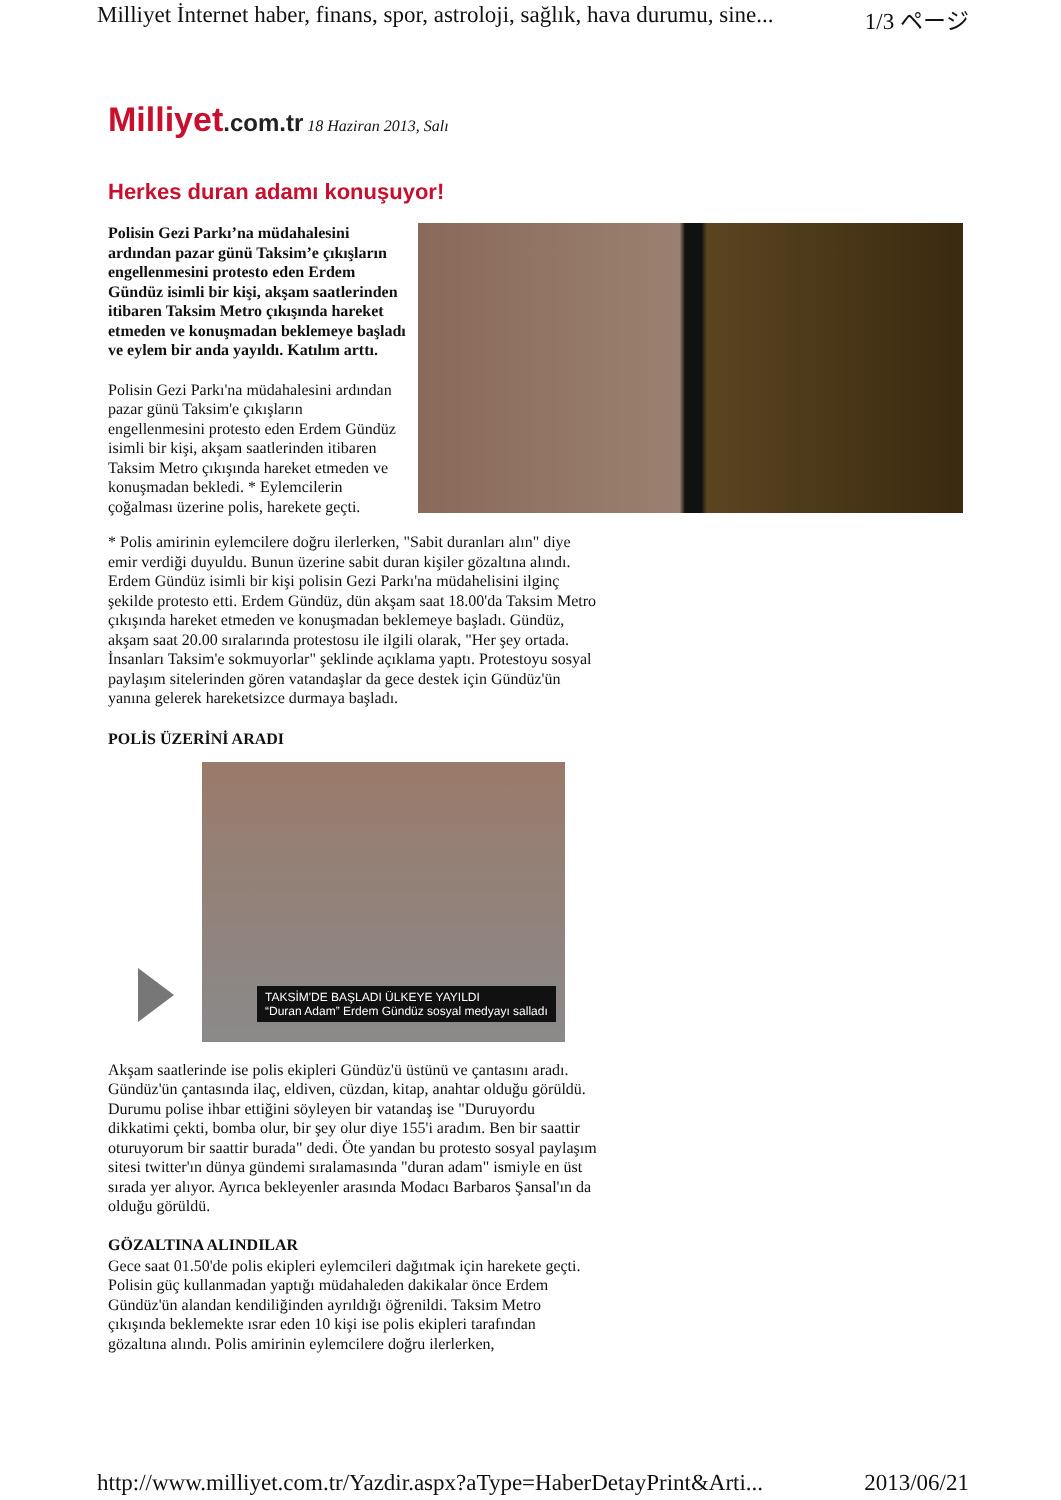Milliyet İnternet haber, finans, spor, astroloji, sağlık, hava durumu, sine... 1/3 ページ
Milliyet.com.tr 18 Haziran 2013, Salı
Herkes duran adamı konuşuyor!
Polisin Gezi Parkı’na müdahalesini ardından pazar günü Taksim’e çıkışların engellenmesini protesto eden Erdem Gündüz isimli bir kişi, akşam saatlerinden itibaren Taksim Metro çıkışında hareket etmeden ve konuşmadan beklemeye başladı ve eylem bir anda yayıldı. Katılım arttı.
Polisin Gezi Parkı'na müdahalesini ardından pazar günü Taksim'e çıkışların engellenmesini protesto eden Erdem Gündüz isimli bir kişi, akşam saatlerinden itibaren Taksim Metro çıkışında hareket etmeden ve konuşmadan bekledi. * Eylemcilerin çoğalması üzerine polis, harekete geçti.
* Polis amirinin eylemcilere doğru ilerlerken, "Sabit duranları alın" diye emir verdiği duyuldu. Bunun üzerine sabit duran kişiler gözaltına alındı. Erdem Gündüz isimli bir kişi polisin Gezi Parkı'na müdahelisini ilginç şekilde protesto etti. Erdem Gündüz, dün akşam saat 18.00'da Taksim Metro çıkışında hareket etmeden ve konuşmadan beklemeye başladı. Gündüz, akşam saat 20.00 sıralarında protestosu ile ilgili olarak, "Her şey ortada. İnsanları Taksim'e sokmuyorlar" şeklinde açıklama yaptı. Protestoyu sosyal paylaşım sitelerinden gören vatandaşlar da gece destek için Gündüz'ün yanına gelerek hareketsizce durmaya başladı.
POLİS ÜZERİNİ ARADI
TAKSİM'DE BAŞLADI ÜLKEYE YAYILDI
“Duran Adam” Erdem Gündüz sosyal medyayı salladı
Akşam saatlerinde ise polis ekipleri Gündüz'ü üstünü ve çantasını aradı. Gündüz'ün çantasında ilaç, eldiven, cüzdan, kitap, anahtar olduğu görüldü. Durumu polise ihbar ettiğini söyleyen bir vatandaş ise "Duruyordu dikkatimi çekti, bomba olur, bir şey olur diye 155'i aradım. Ben bir saattir oturuyorum bir saattir burada" dedi. Öte yandan bu protesto sosyal paylaşım sitesi twitter'ın dünya gündemi sıralamasında "duran adam" ismiyle en üst sırada yer alıyor. Ayrıca bekleyenler arasında Modacı Barbaros Şansal'ın da olduğu görüldü.
GÖZALTINA ALINDILAR
Gece saat 01.50'de polis ekipleri eylemcileri dağıtmak için harekete geçti. Polisin güç kullanmadan yaptığı müdahaleden dakikalar önce Erdem Gündüz'ün alandan kendiliğinden ayrıldığı öğrenildi. Taksim Metro çıkışında beklemekte ısrar eden 10 kişi ise polis ekipleri tarafından gözaltına alındı. Polis amirinin eylemcilere doğru ilerlerken,
http://www.milliyet.com.tr/Yazdir.aspx?aType=HaberDetayPrint&Arti... 2013/06/21